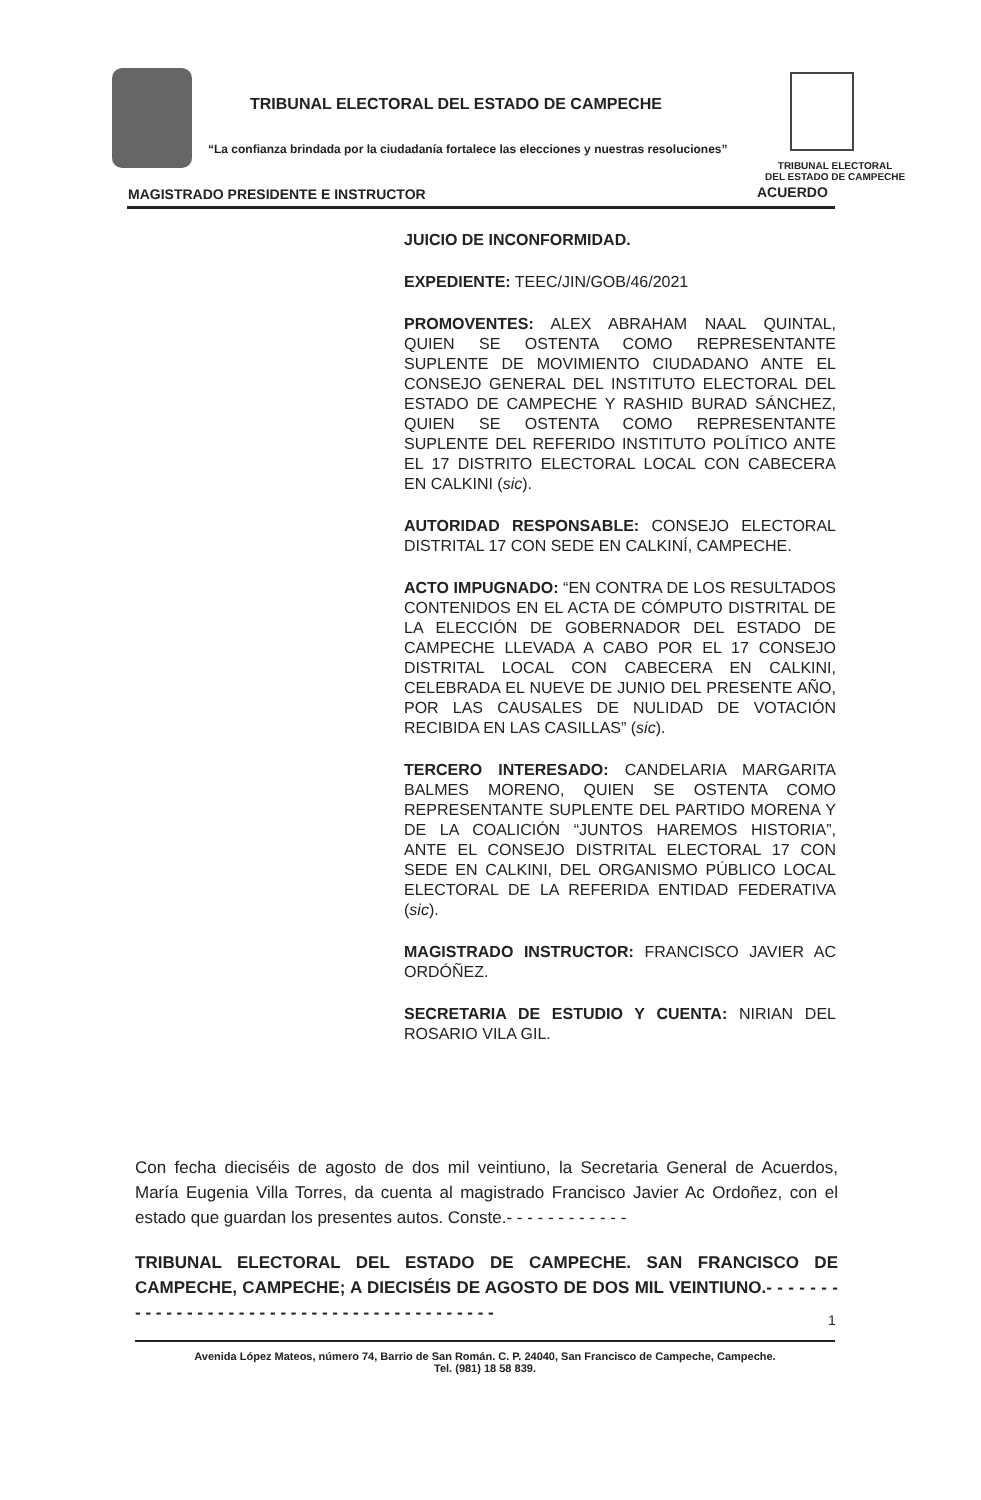TRIBUNAL ELECTORAL DEL ESTADO DE CAMPECHE
“La confianza brindada por la ciudadanía fortalece las elecciones y nuestras resoluciones”
TRIBUNAL ELECTORAL
DEL ESTADO DE CAMPECHE
MAGISTRADO PRESIDENTE E INSTRUCTOR
ACUERDO
JUICIO DE INCONFORMIDAD.
EXPEDIENTE: TEEC/JIN/GOB/46/2021
PROMOVENTES: ALEX ABRAHAM NAAL QUINTAL, QUIEN SE OSTENTA COMO REPRESENTANTE SUPLENTE DE MOVIMIENTO CIUDADANO ANTE EL CONSEJO GENERAL DEL INSTITUTO ELECTORAL DEL ESTADO DE CAMPECHE Y RASHID BURAD SÁNCHEZ, QUIEN SE OSTENTA COMO REPRESENTANTE SUPLENTE DEL REFERIDO INSTITUTO POLÍTICO ANTE EL 17 DISTRITO ELECTORAL LOCAL CON CABECERA EN CALKINI (sic).
AUTORIDAD RESPONSABLE: CONSEJO ELECTORAL DISTRITAL 17 CON SEDE EN CALKINÍ, CAMPECHE.
ACTO IMPUGNADO: “EN CONTRA DE LOS RESULTADOS CONTENIDOS EN EL ACTA DE CÓMPUTO DISTRITAL DE LA ELECCIÓN DE GOBERNADOR DEL ESTADO DE CAMPECHE LLEVADA A CABO POR EL 17 CONSEJO DISTRITAL LOCAL CON CABECERA EN CALKINI, CELEBRADA EL NUEVE DE JUNIO DEL PRESENTE AÑO, POR LAS CAUSALES DE NULIDAD DE VOTACIÓN RECIBIDA EN LAS CASILLAS” (sic).
TERCERO INTERESADO: CANDELARIA MARGARITA BALMES MORENO, QUIEN SE OSTENTA COMO REPRESENTANTE SUPLENTE DEL PARTIDO MORENA Y DE LA COALICIÓN “JUNTOS HAREMOS HISTORIA”, ANTE EL CONSEJO DISTRITAL ELECTORAL 17 CON SEDE EN CALKINI, DEL ORGANISMO PÚBLICO LOCAL ELECTORAL DE LA REFERIDA ENTIDAD FEDERATIVA (sic).
MAGISTRADO INSTRUCTOR: FRANCISCO JAVIER AC ORDÓÑEZ.
SECRETARIA DE ESTUDIO Y CUENTA: NIRIAN DEL ROSARIO VILA GIL.
Con fecha dieciséis de agosto de dos mil veintiuno, la Secretaria General de Acuerdos, María Eugenia Villa Torres, da cuenta al magistrado Francisco Javier Ac Ordoñez, con el estado que guardan los presentes autos. Conste.- - - - - - - - - - - -
TRIBUNAL ELECTORAL DEL ESTADO DE CAMPECHE. SAN FRANCISCO DE CAMPECHE, CAMPECHE; A DIECISÉIS DE AGOSTO DE DOS MIL VEINTIUNO.- - - - - - - - - - - - - - - - - - - - - - - - - - - - - - - - - - - - - - - - - -
1
Avenida López Mateos, número 74, Barrio de San Román. C. P. 24040, San Francisco de Campeche, Campeche.
Tel. (981) 18 58 839.